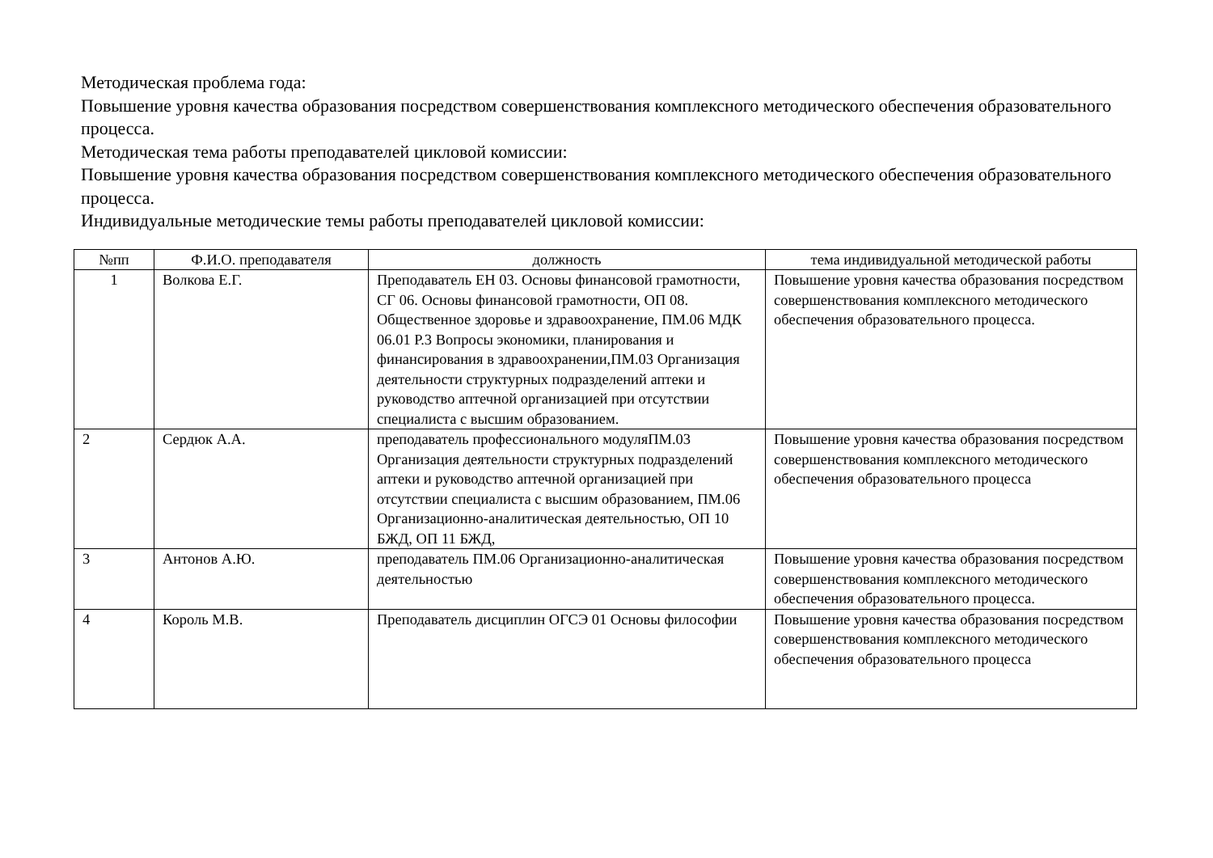Методическая проблема года:
Повышение уровня качества образования посредством совершенствования комплексного методического обеспечения образовательного процесса.
Методическая тема работы преподавателей цикловой комиссии:
Повышение уровня качества образования посредством совершенствования комплексного методического обеспечения образовательного процесса.
Индивидуальные методические темы работы преподавателей цикловой комиссии:
| №пп | Ф.И.О. преподавателя | должность | тема индивидуальной методической работы |
| --- | --- | --- | --- |
| 1 | Волкова Е.Г. | Преподаватель ЕН 03. Основы финансовой грамотности, СГ 06. Основы финансовой грамотности, ОП 08. Общественное здоровье и здравоохранение, ПМ.06 МДК 06.01 Р.3 Вопросы экономики, планирования и финансирования в здравоохранении,ПМ.03 Организация деятельности структурных подразделений аптеки и руководство аптечной организацией при отсутствии специалиста с высшим образованием. | Повышение уровня качества образования посредством совершенствования комплексного методического обеспечения образовательного процесса. |
| 2 | Сердюк А.А. | преподаватель профессионального модуляПМ.03 Организация деятельности структурных подразделений аптеки и руководство аптечной организацией при отсутствии специалиста с высшим образованием, ПМ.06 Организационно-аналитическая деятельностью, ОП 10 БЖД, ОП 11 БЖД, | Повышение уровня качества образования посредством совершенствования комплексного методического обеспечения образовательного процесса |
| 3 | Антонов А.Ю. | преподаватель ПМ.06 Организационно-аналитическая деятельностью | Повышение уровня качества образования посредством совершенствования комплексного методического обеспечения образовательного процесса. |
| 4 | Король М.В. | Преподаватель дисциплин ОГСЭ 01 Основы философии | Повышение уровня качества образования посредством совершенствования комплексного методического обеспечения образовательного процесса |